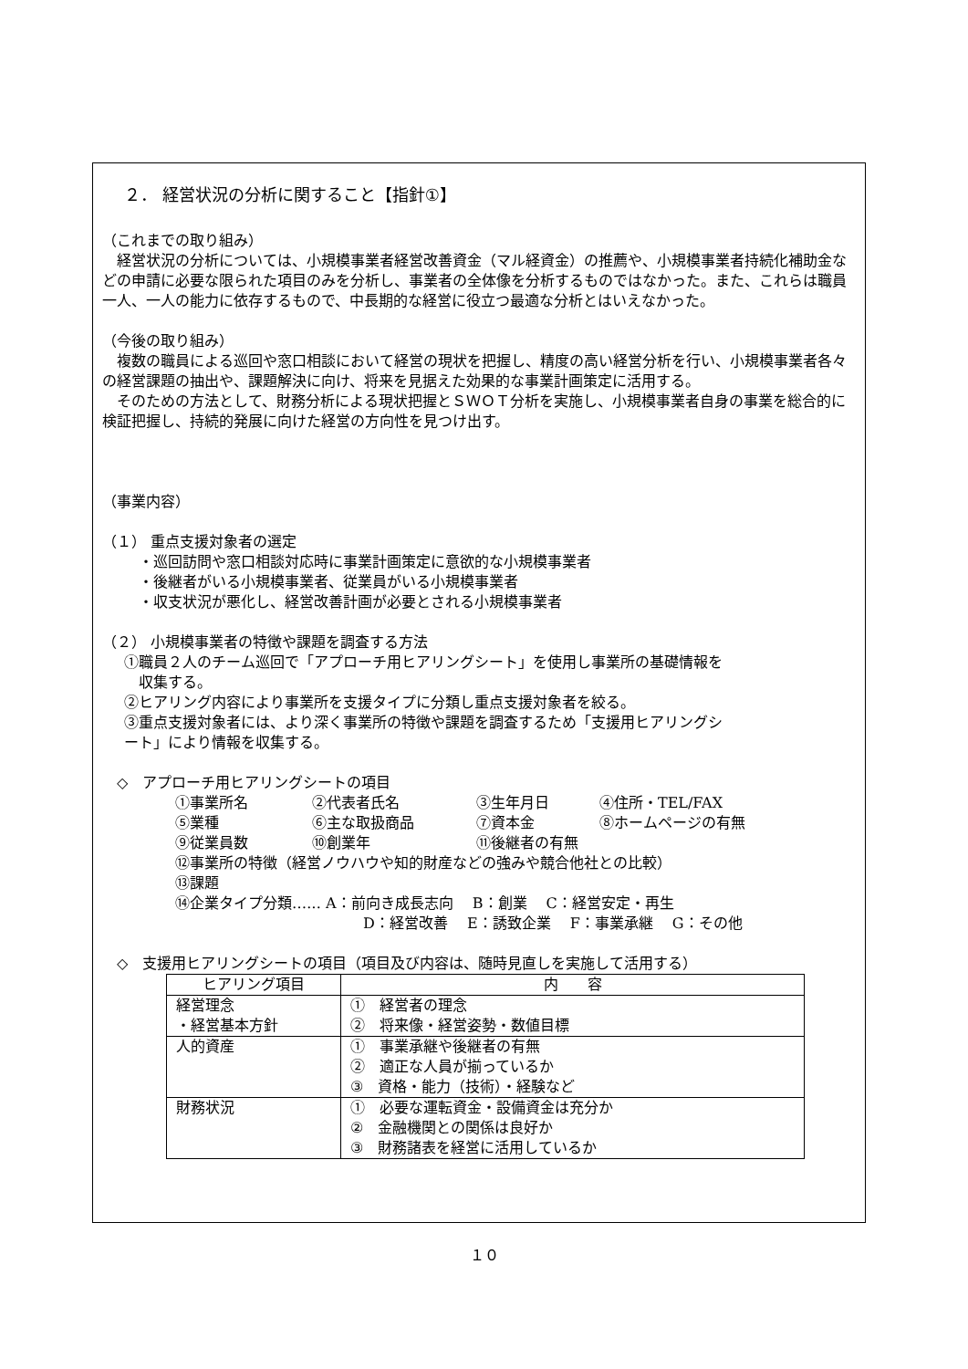２． 経営状況の分析に関すること【指針①】
（これまでの取り組み）
　経営状況の分析については、小規模事業者経営改善資金（マル経資金）の推薦や、小規模事業者持続化補助金などの申請に必要な限られた項目のみを分析し、事業者の全体像を分析するものではなかった。また、これらは職員一人、一人の能力に依存するもので、中長期的な経営に役立つ最適な分析とはいえなかった。
（今後の取り組み）
　複数の職員による巡回や窓口相談において経営の現状を把握し、精度の高い経営分析を行い、小規模事業者各々の経営課題の抽出や、課題解決に向け、将来を見据えた効果的な事業計画策定に活用する。
　そのための方法として、財務分析による現状把握とＳＷＯＴ分析を実施し、小規模事業者自身の事業を総合的に検証把握し、持続的発展に向けた経営の方向性を見つけ出す。
（事業内容）
（１） 重点支援対象者の選定
・巡回訪問や窓口相談対応時に事業計画策定に意欲的な小規模事業者
・後継者がいる小規模事業者、従業員がいる小規模事業者
・収支状況が悪化し、経営改善計画が必要とされる小規模事業者
（２） 小規模事業者の特徴や課題を調査する方法
①職員２人のチーム巡回で「アプローチ用ヒアリングシート」を使用し事業所の基礎情報を
　収集する。
②ヒアリング内容により事業所を支援タイプに分類し重点支援対象者を絞る。
③重点支援対象者には、より深く事業所の特徴や課題を調査するため「支援用ヒアリングシ
ート」により情報を収集する。
◇　アプローチ用ヒアリングシートの項目
①事業所名 ②代表者氏名 ③生年月日 ④住所・TEL/FAX ⑤業種 ⑥主な取扱商品 ⑦資本金 ⑧ホームページの有無 ⑨従業員数 ⑩創業年 ⑪後継者の有無
⑫事業所の特徴（経営ノウハウや知的財産などの強みや競合他社との比較）
⑬課題
⑭企業タイプ分類‥‥‥ A：前向き成長志向　 B：創業　 C：経営安定・再生
D：経営改善　 E：誘致企業　 F：事業承継　 G：その他
◇　支援用ヒアリングシートの項目（項目及び内容は、随時見直しを実施して活用する）
| ヒアリング項目 | 内 容 |
| 経営理念 ・経営基本方針 | ① 経営者の理念 ② 将来像・経営姿勢・数値目標 |
| 人的資産 | ① 事業承継や後継者の有無 ② 適正な人員が揃っているか ③ 資格・能力（技術）・経験など |
| 財務状況 | ① 必要な運転資金・設備資金は充分か ② 金融機関との関係は良好か ③ 財務諸表を経営に活用しているか |
１０